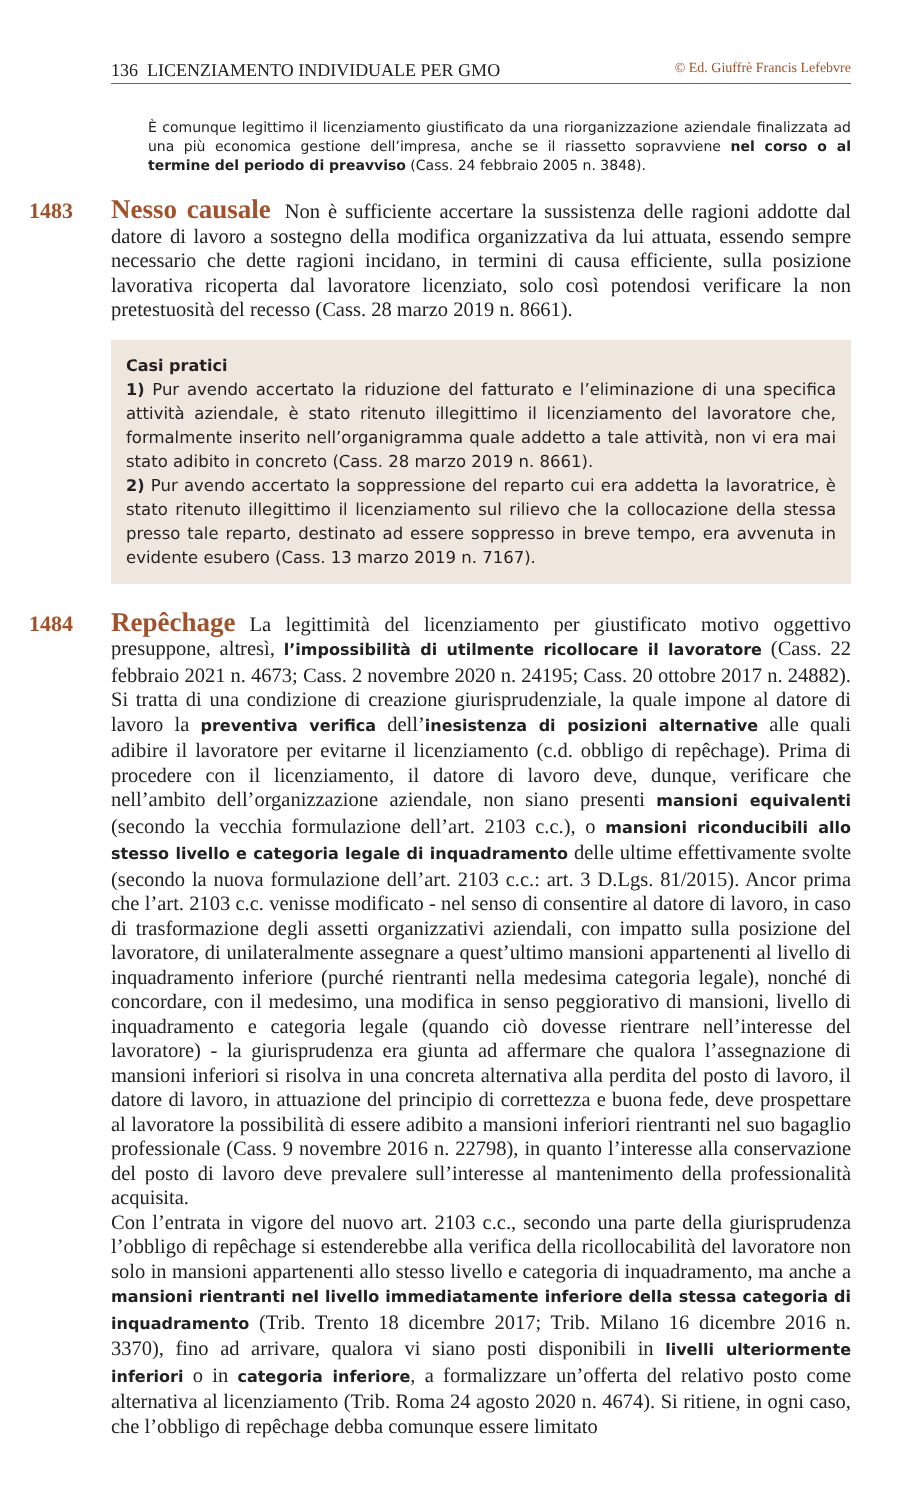136 LICENZIAMENTO INDIVIDUALE PER GMO © Ed. Giuffrè Francis Lefebvre
È comunque legittimo il licenziamento giustificato da una riorganizzazione aziendale finalizzata ad una più economica gestione dell’impresa, anche se il riassetto sopravviene nel corso o al termine del periodo di preavviso (Cass. 24 febbraio 2005 n. 3848).
1483 Nesso causale Non è sufficiente accertare la sussistenza delle ragioni addotte dal datore di lavoro a sostegno della modifica organizzativa da lui attuata, essendo sempre necessario che dette ragioni incidano, in termini di causa efficiente, sulla posizione lavorativa ricoperta dal lavoratore licenziato, solo così potendosi verificare la non pretestuosità del recesso (Cass. 28 marzo 2019 n. 8661).
Casi pratici
1) Pur avendo accertato la riduzione del fatturato e l’eliminazione di una specifica attività aziendale, è stato ritenuto illegittimo il licenziamento del lavoratore che, formalmente inserito nell’organigramma quale addetto a tale attività, non vi era mai stato adibito in concreto (Cass. 28 marzo 2019 n. 8661).
2) Pur avendo accertato la soppressione del reparto cui era addetta la lavoratrice, è stato ritenuto illegittimo il licenziamento sul rilievo che la collocazione della stessa presso tale reparto, destinato ad essere soppresso in breve tempo, era avvenuta in evidente esubero (Cass. 13 marzo 2019 n. 7167).
1484 Repêchage La legittimità del licenziamento per giustificato motivo oggettivo presuppone, altresì, l’impossibilità di utilmente ricollocare il lavoratore (Cass. 22 febbraio 2021 n. 4673; Cass. 2 novembre 2020 n. 24195; Cass. 20 ottobre 2017 n. 24882). Si tratta di una condizione di creazione giurisprudenziale, la quale impone al datore di lavoro la preventiva verifica dell’inesistenza di posizioni alternative alle quali adibire il lavoratore per evitarne il licenziamento (c.d. obbligo di repêchage). Prima di procedere con il licenziamento, il datore di lavoro deve, dunque, verificare che nell’ambito dell’organizzazione aziendale, non siano presenti mansioni equivalenti (secondo la vecchia formulazione dell’art. 2103 c.c.), o mansioni riconducibili allo stesso livello e categoria legale di inquadramento delle ultime effettivamente svolte (secondo la nuova formulazione dell’art. 2103 c.c.: art. 3 D.Lgs. 81/2015). Ancor prima che l’art. 2103 c.c. venisse modificato - nel senso di consentire al datore di lavoro, in caso di trasformazione degli assetti organizzativi aziendali, con impatto sulla posizione del lavoratore, di unilateralmente assegnare a quest’ultimo mansioni appartenenti al livello di inquadramento inferiore (purché rientranti nella medesima categoria legale), nonché di concordare, con il medesimo, una modifica in senso peggiorativo di mansioni, livello di inquadramento e categoria legale (quando ciò dovesse rientrare nell’interesse del lavoratore) - la giurisprudenza era giunta ad affermare che qualora l’assegnazione di mansioni inferiori si risolva in una concreta alternativa alla perdita del posto di lavoro, il datore di lavoro, in attuazione del principio di correttezza e buona fede, deve prospettare al lavoratore la possibilità di essere adibito a mansioni inferiori rientranti nel suo bagaglio professionale (Cass. 9 novembre 2016 n. 22798), in quanto l’interesse alla conservazione del posto di lavoro deve prevalere sull’interesse al mantenimento della professionalità acquisita.
Con l’entrata in vigore del nuovo art. 2103 c.c., secondo una parte della giurisprudenza l’obbligo di repêchage si estenderebbe alla verifica della ricollocabilità del lavoratore non solo in mansioni appartenenti allo stesso livello e categoria di inquadramento, ma anche a mansioni rientranti nel livello immediatamente inferiore della stessa categoria di inquadramento (Trib. Trento 18 dicembre 2017; Trib. Milano 16 dicembre 2016 n. 3370), fino ad arrivare, qualora vi siano posti disponibili in livelli ulteriormente inferiori o in categoria inferiore, a formalizzare un’offerta del relativo posto come alternativa al licenziamento (Trib. Roma 24 agosto 2020 n. 4674). Si ritiene, in ogni caso, che l’obbligo di repêchage debba comunque essere limitato